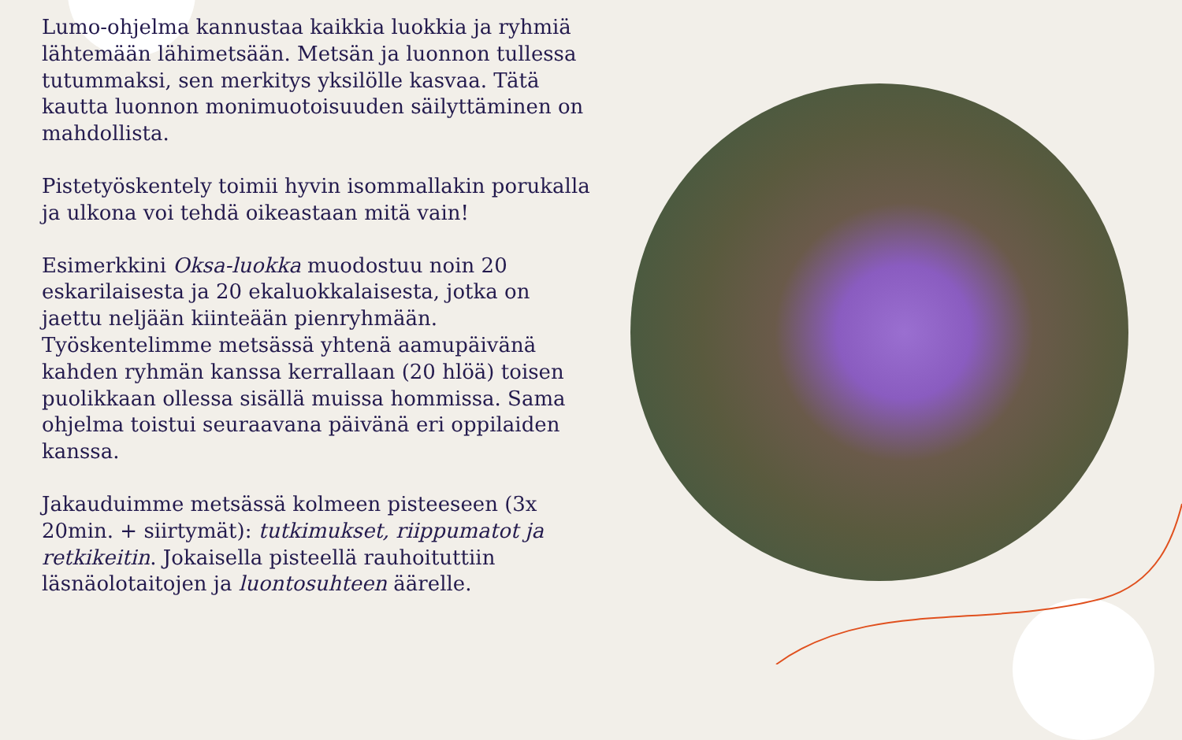Lumo-ohjelma kannustaa kaikkia luokkia ja ryhmiä lähtemään lähimetsään. Metsän ja luonnon tullessa tutummaksi, sen merkitys yksilölle kasvaa. Tätä kautta luonnon monimuotoisuuden säilyttäminen on mahdollista.
Pistetyöskentely toimii hyvin isommallakin porukalla ja ulkona voi tehdä oikeastaan mitä vain!
Esimerkkini Oksa-luokka muodostuu noin 20 eskarilaisesta ja 20 ekaluokkalaisesta, jotka on jaettu neljään kiinteään pienryhmään. Työskentelimme metsässä yhtenä aamupäivänä kahden ryhmän kanssa kerrallaan (20 hlöä) toisen puolikkaan ollessa sisällä muissa hommissa. Sama ohjelma toistui seuraavana päivänä eri oppilaiden kanssa.
Jakauduimme metsässä kolmeen pisteeseen (3x 20min. + siirtymät): tutkimukset, riippumatot ja retkikeitin. Jokaisella pisteellä rauhoituttiin läsnäolotaitojen ja luontosuhteen äärelle.